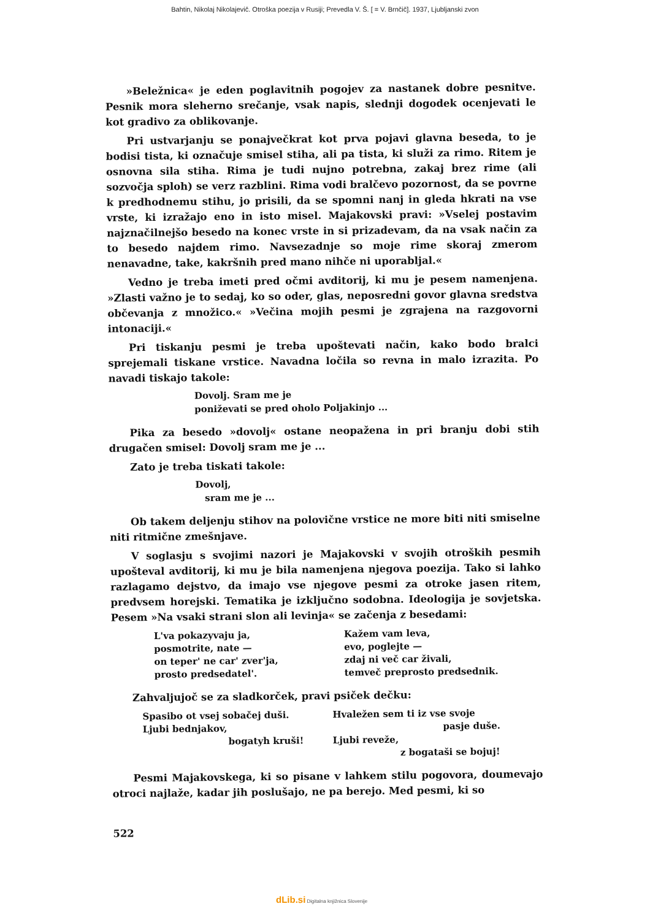Bahtin, Nikolaj Nikolajevič. Otroška poezija v Rusiji; Prevedla V. Š. [ = V. Brnčič]. 1937, Ljubljanski zvon
»Beležnica« je eden poglavitnih pogojev za nastanek dobre pesnitve. Pesnik mora sleherno srečanje, vsak napis, slednji dogodek ocenjevati le kot gradivo za oblikovanje.
Pri ustvarjanju se ponajvečkrat kot prva pojavi glavna beseda, to je bodisi tista, ki označuje smisel stiha, ali pa tista, ki služi za rimo. Ritem je osnovna sila stiha. Rima je tudi nujno potrebna, zakaj brez rime (ali sozvočja sploh) se verz razblini. Rima vodi bralčevo pozornost, da se povrne k predhodnemu stihu, jo prisili, da se spomni nanj in gleda hkrati na vse vrste, ki izražajo eno in isto misel. Majakovski pravi: »Vselej postavim najznačilnejšo besedo na konec vrste in si prizadevam, da na vsak način za to besedo najdem rimo. Navsezadnje so moje rime skoraj zmerom nenavadne, take, kakršnih pred mano nihče ni uporabljal.«
Vedno je treba imeti pred očmi avditorij, ki mu je pesem namenjena. »Zlasti važno je to sedaj, ko so oder, glas, neposredni govor glavna sredstva občevanja z množico.« »Večina mojih pesmi je zgrajena na razgovorni intonaciji.«
Pri tiskanju pesmi je treba upoštevati način, kako bodo bralci sprejemali tiskane vrstice. Navadna ločila so revna in malo izrazita. Po navadi tiskajo takole:
Dovolj. Sram me je
poniževati se pred oholo Poljakinjo ...
Pika za besedo »dovolj« ostane neopažena in pri branju dobi stih drugačen smisel: Dovolj sram me je ...
Zato je treba tiskati takole:
Dovolj,
sram me je ...
Ob takem deljenju stihov na polovične vrstice ne more biti niti smiselne niti ritmične zmešnjave.
V soglasju s svojimi nazori je Majakovski v svojih otroških pesmih upošteval avditorij, ki mu je bila namenjena njegova poezija. Tako si lahko razlagamo dejstvo, da imajo vse njegove pesmi za otroke jasen ritem, predvsem horejski. Tematika je izključno sodobna. Ideologija je sovjetska. Pesem »Na vsaki strani slon ali levinja« se začenja z besedami:
L'va pokazyvaju ja,
posmotrite, nate —
on teper' ne car' zver'ja,
prosto predsedatel'.
Kažem vam leva,
evo, poglejte —
zdaj ni več car živali,
temveč preprosto predsednik.
Zahvaljujoč se za sladkorček, pravi psiček dečku:
Spasibo ot vsej sobačej duši.
Ljubi bednjakov,
bogatyh kruši!
Hvaležen sem ti iz vse svoje
pasje duše.
Ljubi reveže,
z bogataši se bojuj!
Pesmi Majakovskega, ki so pisane v lahkem stilu pogovora, doumevajo otroci najlaže, kadar jih poslušajo, ne pa berejo. Med pesmi, ki so
522
dLib.si Digitalna knjižnica Slovenije